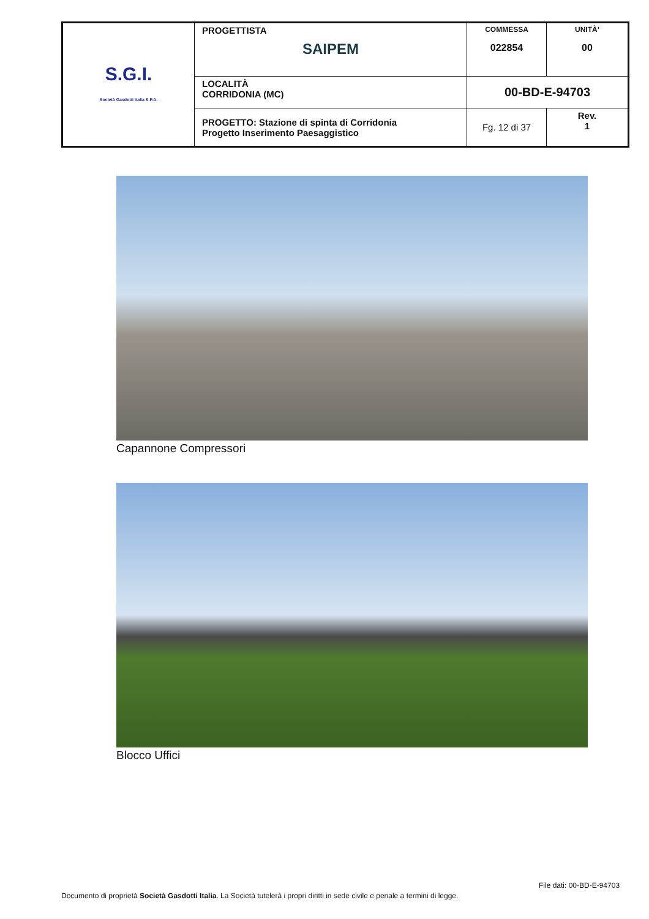| S.G.I. Società Gasdotti Italia S.P.A. | PROGETTISTA SAIPEM | COMMESSA 022854 | UNITÀ’ 00 |
| | LOCALITÀ CORRIDONIA (MC) | 00-BD-E-94703 | |
| | PROGETTO: Stazione di spinta di Corridonia Progetto Inserimento Paesaggistico | Fg. 12 di 37 | Rev. 1 |
Capannone Compressori
Blocco Uffici
File dati: 00-BD-E-94703
Documento di proprietà Società Gasdotti Italia. La Società tutelerà i propri diritti in sede civile e penale a termini di legge.